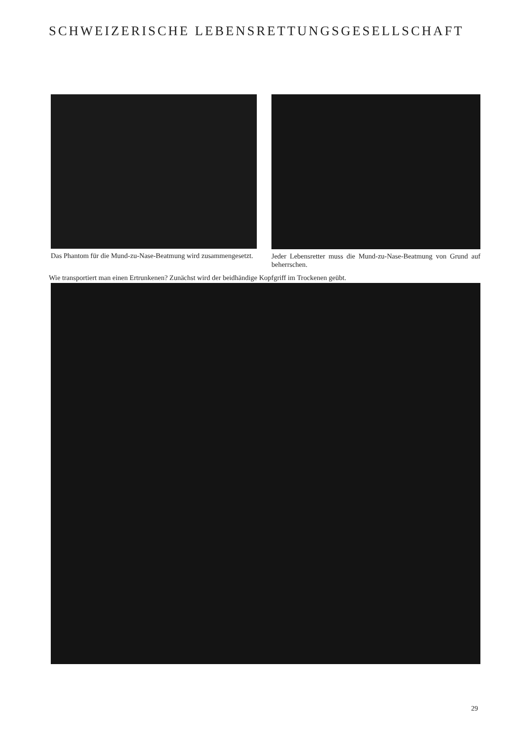SCHWEIZERISCHE LEBENSRETTUNGSGESELLSCHAFT
Das Phantom für die Mund-zu-Nase-Beatmung wird zusammengesetzt.
Jeder Lebensretter muss die Mund-zu-Nase-Beatmung von Grund auf beherrschen.
Wie transportiert man einen Ertrunkenen? Zunächst wird der beidhändige Kopfgriff im Trockenen geübt.
29